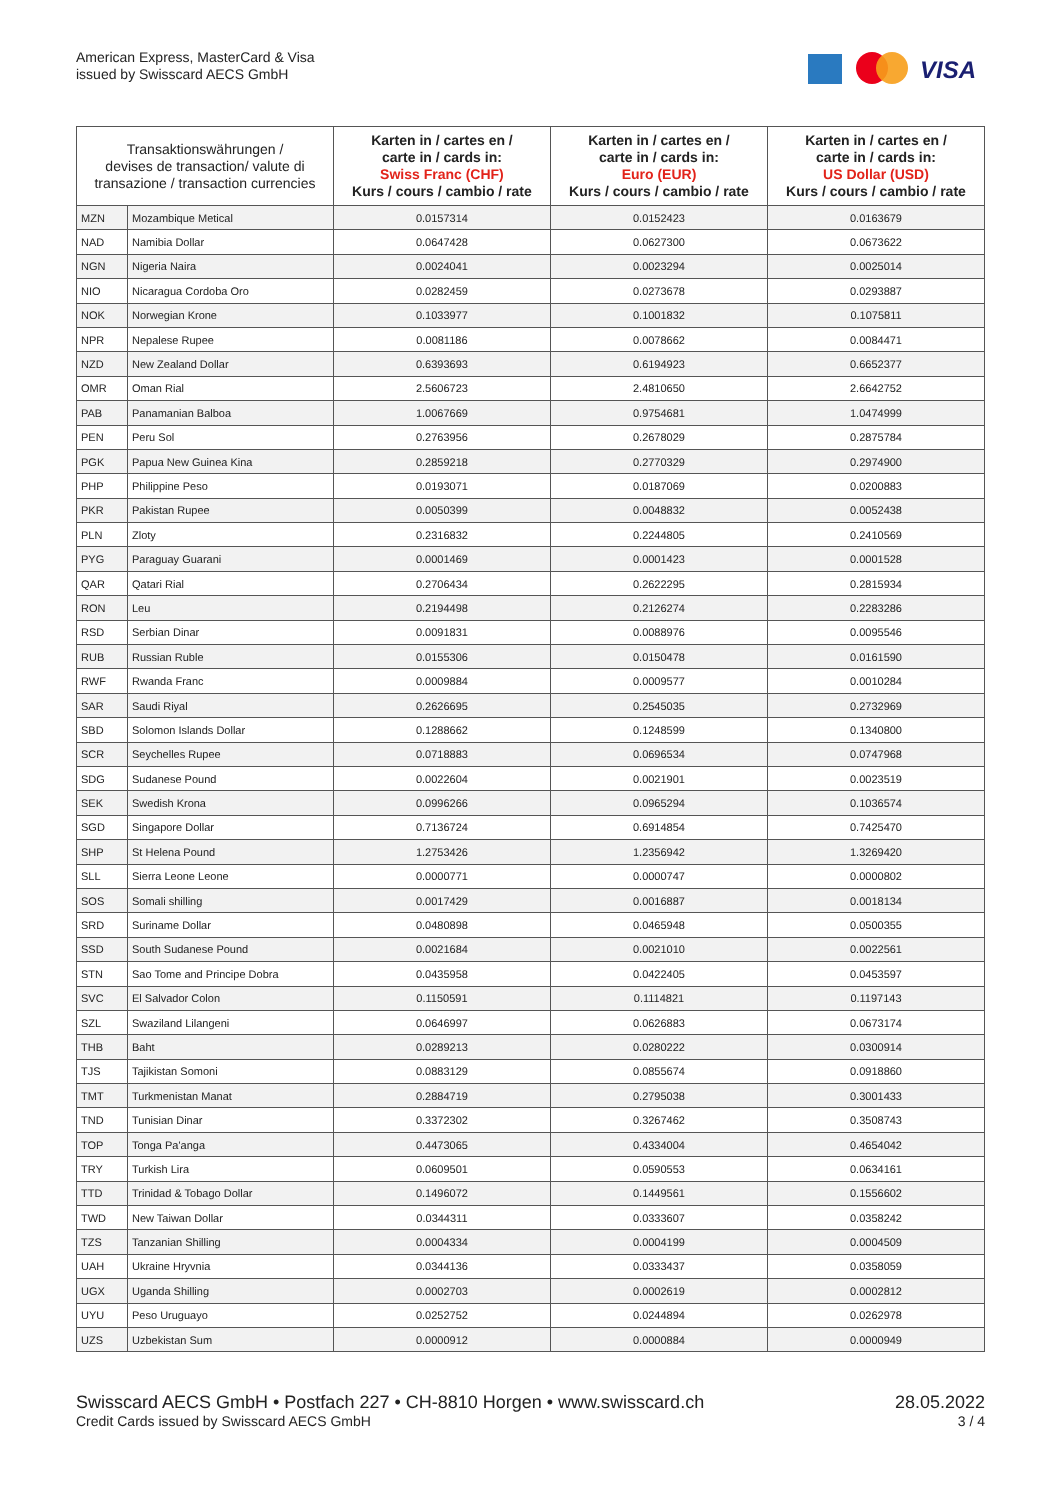American Express, MasterCard & Visa
issued by Swisscard AECS GmbH
VISA
| Transaktionswährungen / devises de transaction/ valute di transazione / transaction currencies | | Karten in / cartes en / carte in / cards in: Swiss Franc (CHF) Kurs / cours / cambio / rate | Karten in / cartes en / carte in / cards in: Euro (EUR) Kurs / cours / cambio / rate | Karten in / cartes en / carte in / cards in: US Dollar (USD) Kurs / cours / cambio / rate |
| --- | --- | --- | --- | --- |
| MZN | Mozambique Metical | 0.0157314 | 0.0152423 | 0.0163679 |
| NAD | Namibia Dollar | 0.0647428 | 0.0627300 | 0.0673622 |
| NGN | Nigeria Naira | 0.0024041 | 0.0023294 | 0.0025014 |
| NIO | Nicaragua Cordoba Oro | 0.0282459 | 0.0273678 | 0.0293887 |
| NOK | Norwegian Krone | 0.1033977 | 0.1001832 | 0.1075811 |
| NPR | Nepalese Rupee | 0.0081186 | 0.0078662 | 0.0084471 |
| NZD | New Zealand Dollar | 0.6393693 | 0.6194923 | 0.6652377 |
| OMR | Oman Rial | 2.5606723 | 2.4810650 | 2.6642752 |
| PAB | Panamanian Balboa | 1.0067669 | 0.9754681 | 1.0474999 |
| PEN | Peru Sol | 0.2763956 | 0.2678029 | 0.2875784 |
| PGK | Papua New Guinea Kina | 0.2859218 | 0.2770329 | 0.2974900 |
| PHP | Philippine Peso | 0.0193071 | 0.0187069 | 0.0200883 |
| PKR | Pakistan Rupee | 0.0050399 | 0.0048832 | 0.0052438 |
| PLN | Zloty | 0.2316832 | 0.2244805 | 0.2410569 |
| PYG | Paraguay Guarani | 0.0001469 | 0.0001423 | 0.0001528 |
| QAR | Qatari Rial | 0.2706434 | 0.2622295 | 0.2815934 |
| RON | Leu | 0.2194498 | 0.2126274 | 0.2283286 |
| RSD | Serbian Dinar | 0.0091831 | 0.0088976 | 0.0095546 |
| RUB | Russian Ruble | 0.0155306 | 0.0150478 | 0.0161590 |
| RWF | Rwanda Franc | 0.0009884 | 0.0009577 | 0.0010284 |
| SAR | Saudi Riyal | 0.2626695 | 0.2545035 | 0.2732969 |
| SBD | Solomon Islands Dollar | 0.1288662 | 0.1248599 | 0.1340800 |
| SCR | Seychelles Rupee | 0.0718883 | 0.0696534 | 0.0747968 |
| SDG | Sudanese Pound | 0.0022604 | 0.0021901 | 0.0023519 |
| SEK | Swedish Krona | 0.0996266 | 0.0965294 | 0.1036574 |
| SGD | Singapore Dollar | 0.7136724 | 0.6914854 | 0.7425470 |
| SHP | St Helena Pound | 1.2753426 | 1.2356942 | 1.3269420 |
| SLL | Sierra Leone Leone | 0.0000771 | 0.0000747 | 0.0000802 |
| SOS | Somali shilling | 0.0017429 | 0.0016887 | 0.0018134 |
| SRD | Suriname Dollar | 0.0480898 | 0.0465948 | 0.0500355 |
| SSD | South Sudanese Pound | 0.0021684 | 0.0021010 | 0.0022561 |
| STN | Sao Tome and Principe Dobra | 0.0435958 | 0.0422405 | 0.0453597 |
| SVC | El Salvador Colon | 0.1150591 | 0.1114821 | 0.1197143 |
| SZL | Swaziland Lilangeni | 0.0646997 | 0.0626883 | 0.0673174 |
| THB | Baht | 0.0289213 | 0.0280222 | 0.0300914 |
| TJS | Tajikistan Somoni | 0.0883129 | 0.0855674 | 0.0918860 |
| TMT | Turkmenistan Manat | 0.2884719 | 0.2795038 | 0.3001433 |
| TND | Tunisian Dinar | 0.3372302 | 0.3267462 | 0.3508743 |
| TOP | Tonga Pa'anga | 0.4473065 | 0.4334004 | 0.4654042 |
| TRY | Turkish Lira | 0.0609501 | 0.0590553 | 0.0634161 |
| TTD | Trinidad & Tobago Dollar | 0.1496072 | 0.1449561 | 0.1556602 |
| TWD | New Taiwan Dollar | 0.0344311 | 0.0333607 | 0.0358242 |
| TZS | Tanzanian Shilling | 0.0004334 | 0.0004199 | 0.0004509 |
| UAH | Ukraine Hryvnia | 0.0344136 | 0.0333437 | 0.0358059 |
| UGX | Uganda Shilling | 0.0002703 | 0.0002619 | 0.0002812 |
| UYU | Peso Uruguayo | 0.0252752 | 0.0244894 | 0.0262978 |
| UZS | Uzbekistan Sum | 0.0000912 | 0.0000884 | 0.0000949 |
Swisscard AECS GmbH • Postfach 227 • CH-8810 Horgen • www.swisscard.ch 28.05.2022
Credit Cards issued by Swisscard AECS GmbH 3 / 4